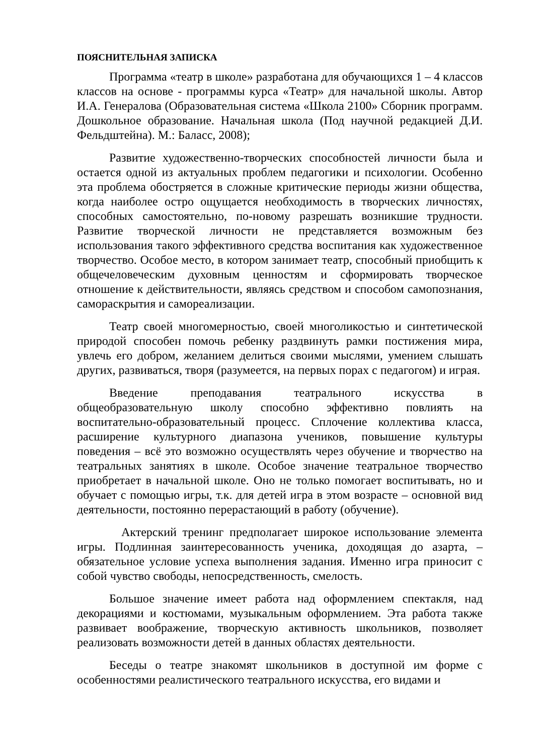ПОЯСНИТЕЛЬНАЯ ЗАПИСКА
Программа «театр в школе» разработана для обучающихся 1 – 4 классов классов на основе - программы курса «Театр» для начальной школы. Автор И.А. Генералова (Образовательная система «Школа 2100» Сборник программ. Дошкольное образование. Начальная школа (Под научной редакцией Д.И. Фельдштейна). М.: Баласс, 2008);
Развитие художественно-творческих способностей личности была и остается одной из актуальных проблем педагогики и психологии. Особенно эта проблема обостряется в сложные критические периоды жизни общества, когда наиболее остро ощущается необходимость в творческих личностях, способных самостоятельно, по-новому разрешать возникшие трудности. Развитие творческой личности не представляется возможным без использования такого эффективного средства воспитания как художественное творчество. Особое место, в котором занимает театр, способный приобщить к общечеловеческим духовным ценностям и сформировать творческое отношение к действительности, являясь средством и способом самопознания, самораскрытия и самореализации.
Театр своей многомерностью, своей многоликостью и синтетической природой способен помочь ребенку раздвинуть рамки постижения мира, увлечь его добром, желанием делиться своими мыслями, умением слышать других, развиваться, творя (разумеется, на первых порах с педагогом) и играя.
Введение преподавания театрального искусства в общеобразовательную школу способно эффективно повлиять на воспитательно-образовательный процесс. Сплочение коллектива класса, расширение культурного диапазона учеников, повышение культуры поведения – всё это возможно осуществлять через обучение и творчество на театральных занятиях в школе. Особое значение театральное творчество приобретает в начальной школе. Оно не только помогает воспитывать, но и обучает с помощью игры, т.к. для детей игра в этом возрасте – основной вид деятельности, постоянно перерастающий в работу (обучение).
Актерский тренинг предполагает широкое использование элемента игры. Подлинная заинтересованность ученика, доходящая до азарта, – обязательное условие успеха выполнения задания. Именно игра приносит с собой чувство свободы, непосредственность, смелость.
Большое значение имеет работа над оформлением спектакля, над декорациями и костюмами, музыкальным оформлением. Эта работа также развивает воображение, творческую активность школьников, позволяет реализовать возможности детей в данных областях деятельности.
Беседы о театре знакомят школьников в доступной им форме с особенностями реалистического театрального искусства, его видами и